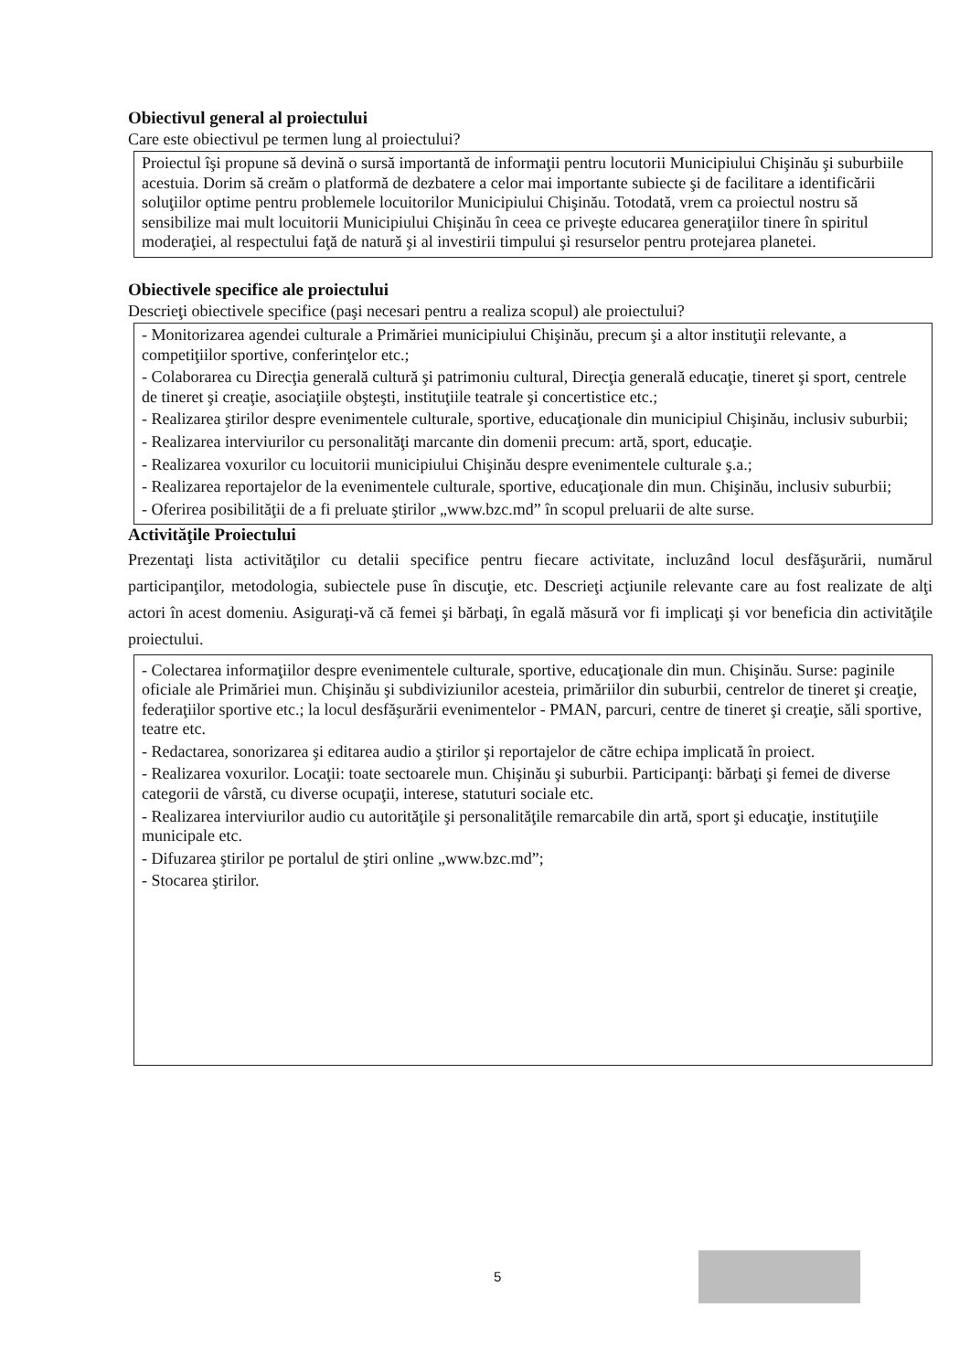Obiectivul general al proiectului
Care este obiectivul pe termen lung al proiectului?
Proiectul îşi propune să devină o sursă importantă de informaţii pentru locutorii Municipiului Chişinău şi suburbiile acestuia. Dorim să creăm o platformă de dezbatere a celor mai importante subiecte şi de facilitare a identificării soluţiilor optime pentru problemele locuitorilor Municipiului Chişinău. Totodată, vrem ca proiectul nostru să sensibilize mai mult locuitorii Municipiului Chişinău în ceea ce priveşte educarea generaţiilor tinere în spiritul moderaţiei, al respectului faţă de natură şi al investirii timpului şi resurselor pentru protejarea planetei.
Obiectivele specifice ale proiectului
Descrieţi obiectivele specifice (paşi necesari pentru a realiza scopul) ale proiectului?
- Monitorizarea agendei culturale a Primăriei municipiului Chişinău, precum şi a altor instituţii relevante, a competiţiilor sportive, conferinţelor etc.;
- Colaborarea cu Direcţia generală cultură şi patrimoniu cultural, Direcţia generală educaţie, tineret şi sport, centrele de tineret şi creaţie, asociaţiile obşteşti, instituţiile teatrale şi concertistice etc.;
- Realizarea ştirilor despre evenimentele culturale, sportive, educaţionale din municipiul Chişinău, inclusiv suburbii;
- Realizarea interviurilor cu personalităţi marcante din domenii precum: artă, sport, educaţie.
- Realizarea voxurilor cu locuitorii municipiului Chişinău despre evenimentele culturale ş.a.;
- Realizarea reportajelor de la evenimentele culturale, sportive, educaţionale din mun. Chişinău, inclusiv suburbii;
- Oferirea posibilităţii de a fi preluate ştirilor „www.bzc.md” în scopul preluarii de alte surse.
Activităţile Proiectului
Prezentaţi lista activităţilor cu detalii specifice pentru fiecare activitate, incluzând locul desfăşurării, numărul participanţilor, metodologia, subiectele puse în discuţie, etc. Descrieţi acţiunile relevante care au fost realizate de alţi actori în acest domeniu. Asiguraţi-vă că femei şi bărbaţi, în egală măsură vor fi implicaţi şi vor beneficia din activităţile proiectului.
- Colectarea informaţiilor despre evenimentele culturale, sportive, educaţionale din mun. Chişinău. Surse: paginile oficiale ale Primăriei mun. Chişinău şi subdiviziunilor acesteia, primăriilor din suburbii, centrelor de tineret şi creaţie, federaţiilor sportive etc.; la locul desfăşurării evenimentelor - PMAN, parcuri, centre de tineret şi creaţie, săli sportive, teatre etc.
- Redactarea, sonorizarea şi editarea audio a ştirilor şi reportajelor de către echipa implicată în proiect.
- Realizarea voxurilor. Locaţii: toate sectoarele mun. Chişinău şi suburbii. Participanţi: bărbaţi şi femei de diverse categorii de vârstă, cu diverse ocupaţii, interese, statuturi sociale etc.
- Realizarea interviurilor audio cu autorităţile şi personalităţile remarcabile din artă, sport şi educaţie, instituţiile municipale etc.
- Difuzarea ştirilor pe portalul de ştiri online „www.bzc.md”;
- Stocarea ştirilor.
5